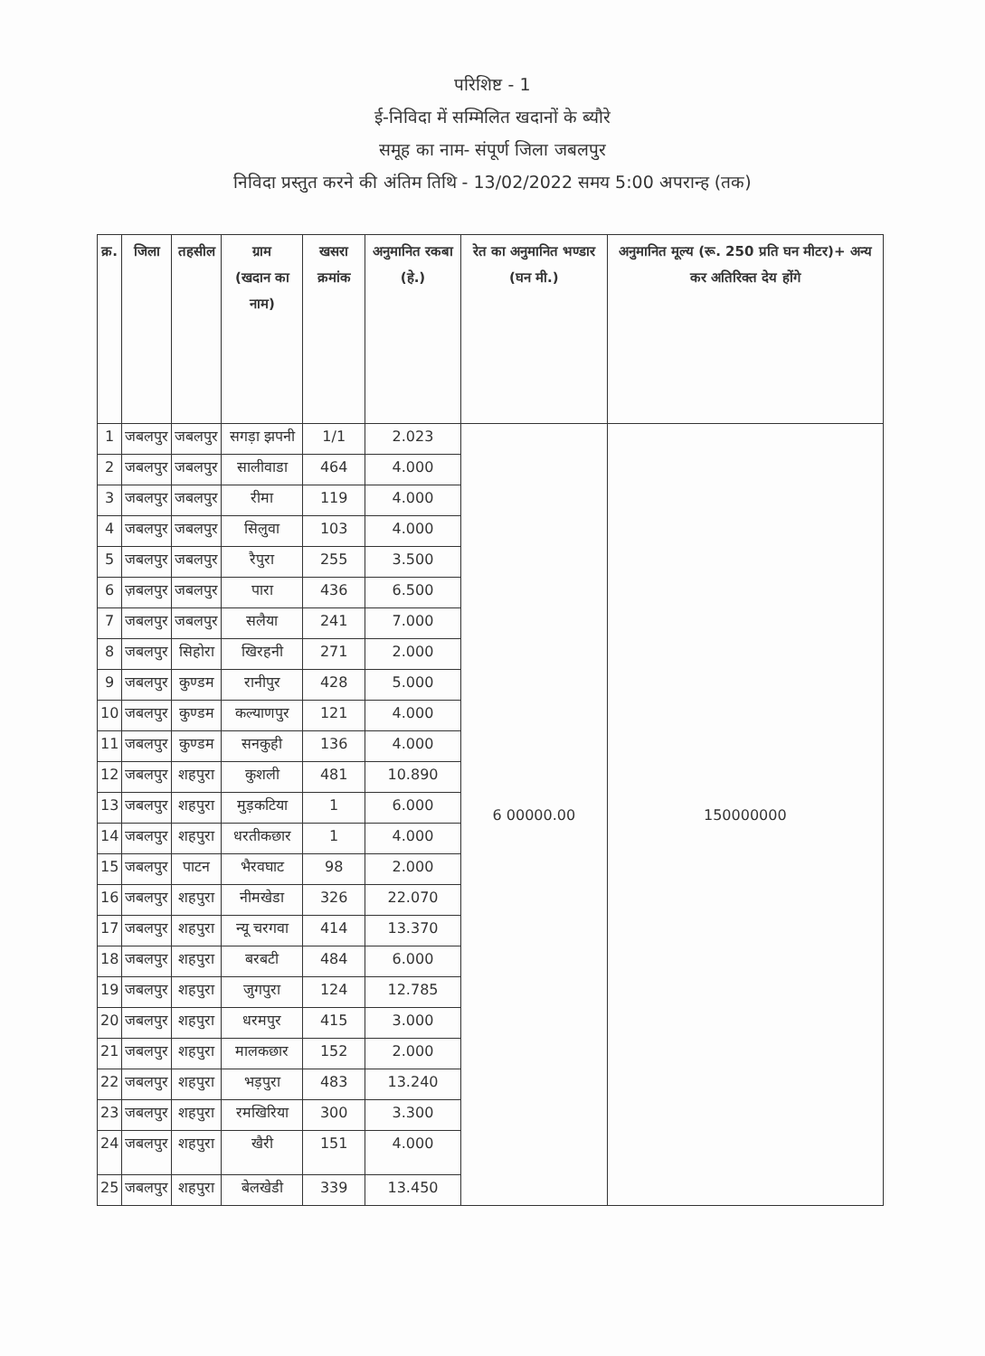परिशिष्ट - 1
ई-निविदा में सम्मिलित खदानों के ब्यौरे
समूह का नाम- संपूर्ण जिला जबलपुर
निविदा प्रस्तुत करने की अंतिम तिथि - 13/02/2022 समय 5:00 अपरान्ह (तक)
| क्र. | जिला | तहसील | ग्राम (खदान का नाम) | खसरा क्रमांक | अनुमानित रकबा (हे.) | रेत का अनुमानित भण्डार (घन मी.) | अनुमानित मूल्य (रू. 250 प्रति घन मीटर)+ अन्य कर अतिरिक्त देय होंगे |
| --- | --- | --- | --- | --- | --- | --- | --- |
| 1 | जबलपुर | जबलपुर | सगड़ा झपनी | 1/1 | 2.023 | 6 00000.00 | 150000000 |
| 2 | जबलपुर | जबलपुर | सालीवाडा | 464 | 4.000 | | |
| 3 | जबलपुर | जबलपुर | रीमा | 119 | 4.000 | | |
| 4 | जबलपुर | जबलपुर | सिलुवा | 103 | 4.000 | | |
| 5 | जबलपुर | जबलपुर | रैपुरा | 255 | 3.500 | | |
| 6 | ज़बलपुर | जबलपुर | पारा | 436 | 6.500 | | |
| 7 | जबलपुर | जबलपुर | सलैया | 241 | 7.000 | | |
| 8 | जबलपुर | सिहोरा | खिरहनी | 271 | 2.000 | | |
| 9 | जबलपुर | कुण्डम | रानीपुर | 428 | 5.000 | | |
| 10 | जबलपुर | कुण्डम | कल्याणपुर | 121 | 4.000 | | |
| 11 | जबलपुर | कुण्डम | सनकुही | 136 | 4.000 | | |
| 12 | जबलपुर | शहपुरा | कुशली | 481 | 10.890 | | |
| 13 | जबलपुर | शहपुरा | मुड़कटिया | 1 | 6.000 | | |
| 14 | जबलपुर | शहपुरा | धरतीकछार | 1 | 4.000 | | |
| 15 | जबलपुर | पाटन | भैरवघाट | 98 | 2.000 | | |
| 16 | जबलपुर | शहपुरा | नीमखेडा | 326 | 22.070 | | |
| 17 | जबलपुर | शहपुरा | न्यू चरगवा | 414 | 13.370 | | |
| 18 | जबलपुर | शहपुरा | बरबटी | 484 | 6.000 | | |
| 19 | जबलपुर | शहपुरा | जुगपुरा | 124 | 12.785 | | |
| 20 | जबलपुर | शहपुरा | धरमपुर | 415 | 3.000 | | |
| 21 | जबलपुर | शहपुरा | मालकछार | 152 | 2.000 | | |
| 22 | जबलपुर | शहपुरा | भड़पुरा | 483 | 13.240 | | |
| 23 | जबलपुर | शहपुरा | रमखिरिया | 300 | 3.300 | | |
| 24 | जबलपुर | शहपुरा | खैरी | 151 | 4.000 | | |
| 25 | जबलपुर | शहपुरा | बेलखेडी | 339 | 13.450 | | |